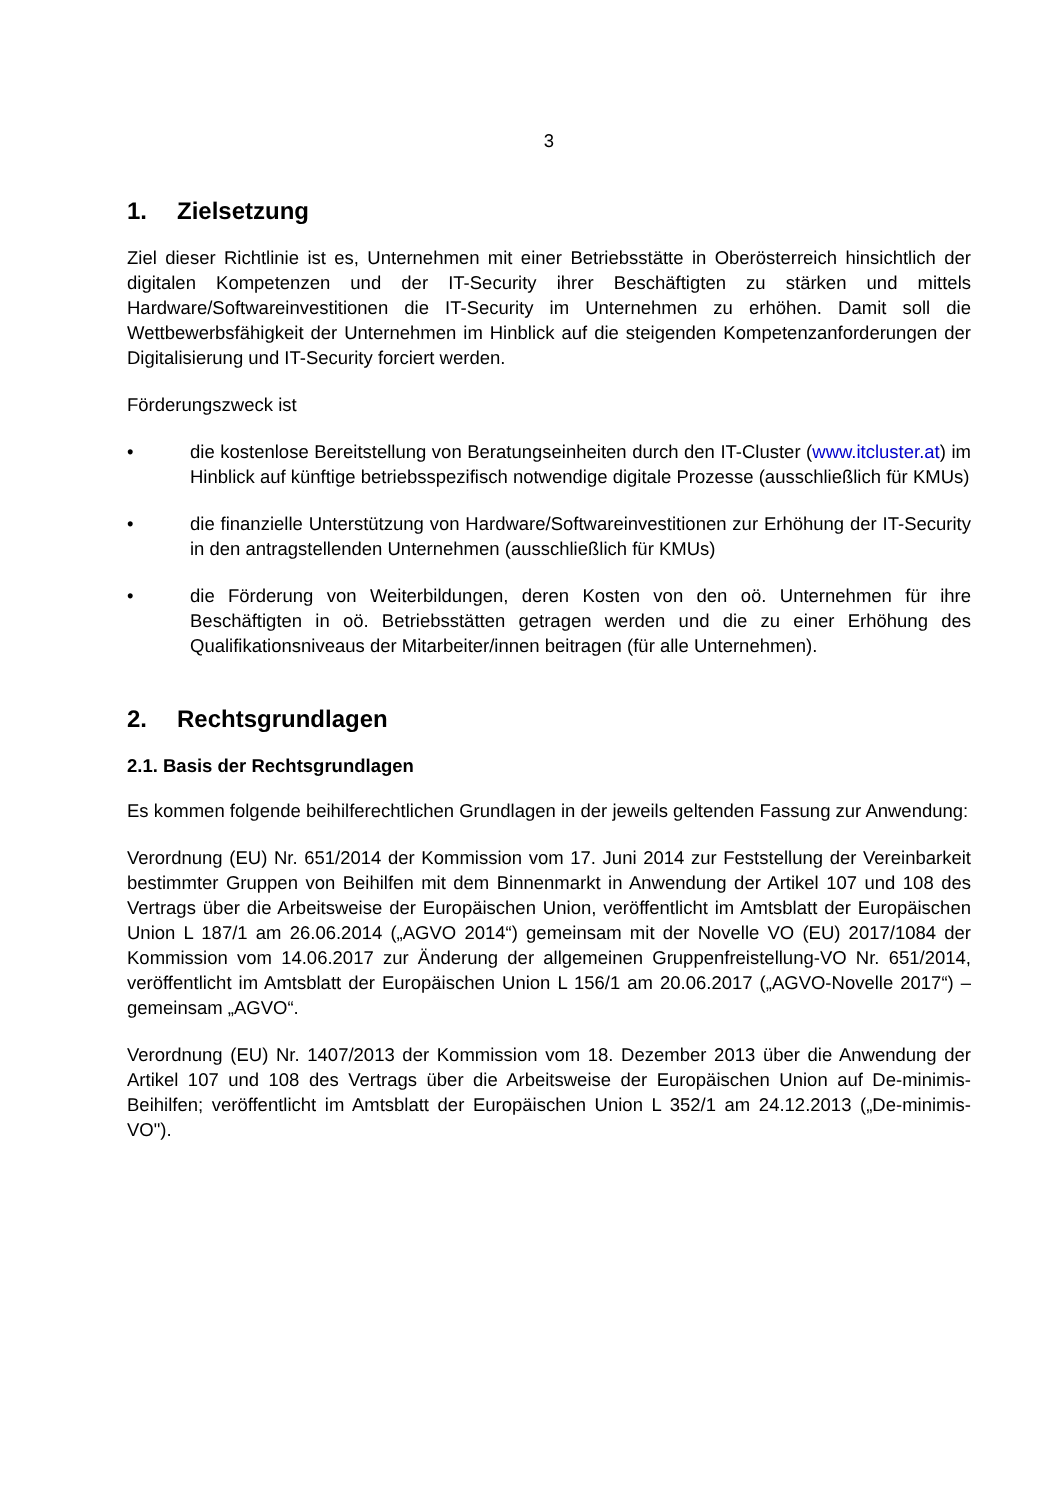3
1. Zielsetzung
Ziel dieser Richtlinie ist es, Unternehmen mit einer Betriebsstätte in Oberösterreich hinsichtlich der digitalen Kompetenzen und der IT-Security ihrer Beschäftigten zu stärken und mittels Hardware/Softwareinvestitionen die IT-Security im Unternehmen zu erhöhen. Damit soll die Wettbewerbsfähigkeit der Unternehmen im Hinblick auf die steigenden Kompetenzanforderungen der Digitalisierung und IT-Security forciert werden.
Förderungszweck ist
• die kostenlose Bereitstellung von Beratungseinheiten durch den IT-Cluster (www.itcluster.at) im Hinblick auf künftige betriebsspezifisch notwendige digitale Prozesse (ausschließlich für KMUs)
• die finanzielle Unterstützung von Hardware/Softwareinvestitionen zur Erhöhung der IT-Security in den antragstellenden Unternehmen (ausschließlich für KMUs)
• die Förderung von Weiterbildungen, deren Kosten von den oö. Unternehmen für ihre Beschäftigten in oö. Betriebsstätten getragen werden und die zu einer Erhöhung des Qualifikationsniveaus der Mitarbeiter/innen beitragen (für alle Unternehmen).
2. Rechtsgrundlagen
2.1. Basis der Rechtsgrundlagen
Es kommen folgende beihilferechtlichen Grundlagen in der jeweils geltenden Fassung zur Anwendung:
Verordnung (EU) Nr. 651/2014 der Kommission vom 17. Juni 2014 zur Feststellung der Vereinbarkeit bestimmter Gruppen von Beihilfen mit dem Binnenmarkt in Anwendung der Artikel 107 und 108 des Vertrags über die Arbeitsweise der Europäischen Union, veröffentlicht im Amtsblatt der Europäischen Union L 187/1 am 26.06.2014 („AGVO 2014“) gemeinsam mit der Novelle VO (EU) 2017/1084 der Kommission vom 14.06.2017 zur Änderung der allgemeinen Gruppenfreistellung-VO Nr. 651/2014, veröffentlicht im Amtsblatt der Europäischen Union L 156/1 am 20.06.2017 („AGVO-Novelle 2017“) – gemeinsam „AGVO“.
Verordnung (EU) Nr. 1407/2013 der Kommission vom 18. Dezember 2013 über die Anwendung der Artikel 107 und 108 des Vertrags über die Arbeitsweise der Europäischen Union auf De-minimis-Beihilfen; veröffentlicht im Amtsblatt der Europäischen Union L 352/1 am 24.12.2013 („De-minimis-VO").